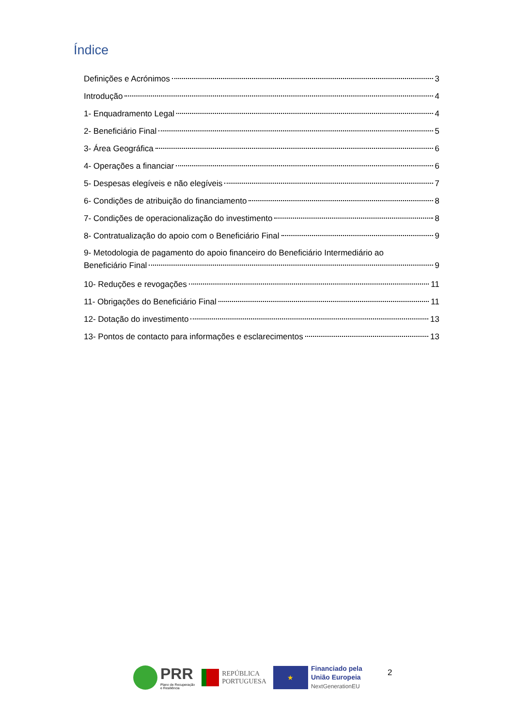Índice
Definições e Acrónimos 3
Introdução 4
1- Enquadramento Legal 4
2- Beneficiário Final 5
3- Área Geográfica 6
4- Operações a financiar 6
5- Despesas elegíveis e não elegíveis 7
6- Condições de atribuição do financiamento 8
7- Condições de operacionalização do investimento 8
8- Contratualização do apoio com o Beneficiário Final 9
9- Metodologia de pagamento do apoio financeiro do Beneficiário Intermediário ao
Beneficiário Final 9
10- Reduções e revogações 11
11- Obrigações do Beneficiário Final 11
12- Dotação do investimento 13
13- Pontos de contacto para informações e esclarecimentos 13
PRR
Plano de Recuperação
e Resiliência
REPÚBLICA
PORTUGUESA
★
Financiado pela
União Europeia
NextGenerationEU
2